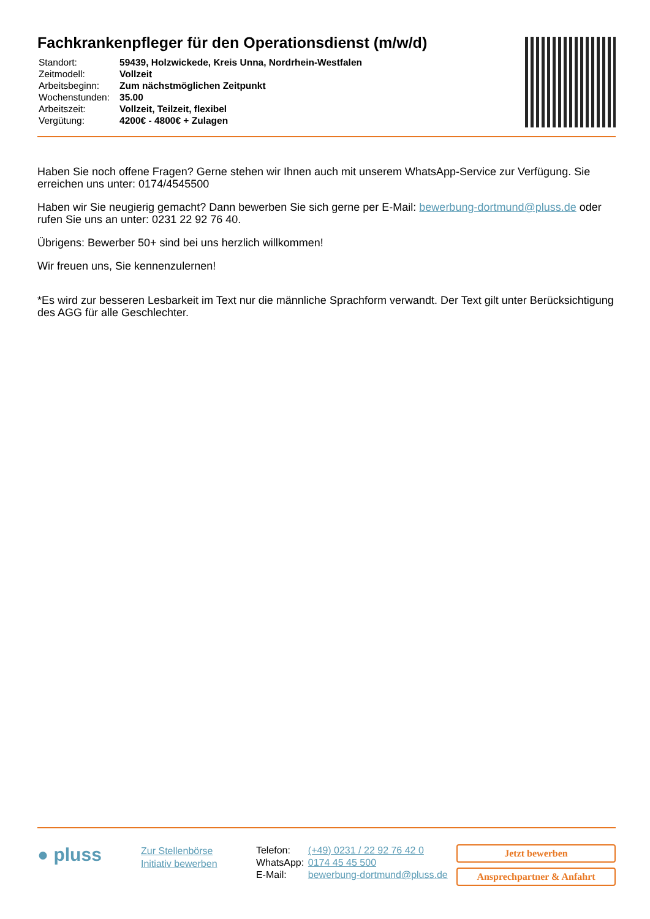Fachkrankenpfleger für den Operationsdienst (m/w/d)
| Standort: | 59439, Holzwickede, Kreis Unna, Nordrhein-Westfalen |
| Zeitmodell: | Vollzeit |
| Arbeitsbeginn: | Zum nächstmöglichen Zeitpunkt |
| Wochenstunden: | 35.00 |
| Arbeitszeit: | Vollzeit, Teilzeit, flexibel |
| Vergütung: | 4200€ - 4800€ + Zulagen |
Haben Sie noch offene Fragen? Gerne stehen wir Ihnen auch mit unserem WhatsApp-Service zur Verfügung. Sie erreichen uns unter: 0174/4545500
Haben wir Sie neugierig gemacht? Dann bewerben Sie sich gerne per E-Mail: bewerbung-dortmund@pluss.de oder rufen Sie uns an unter: 0231 22 92 76 40.
Übrigens: Bewerber 50+ sind bei uns herzlich willkommen!
Wir freuen uns, Sie kennenzulernen!
*Es wird zur besseren Lesbarkeit im Text nur die männliche Sprachform verwandt. Der Text gilt unter Berücksichtigung des AGG für alle Geschlechter.
● pluss
Zur Stellenbörse
Initiativ bewerben
| Telefon: | (+49) 0231 / 22 92 76 42 0 |
| WhatsApp: | 0174 45 45 500 |
| E-Mail: | bewerbung-dortmund@pluss.de |
Jetzt bewerben
Ansprechpartner & Anfahrt